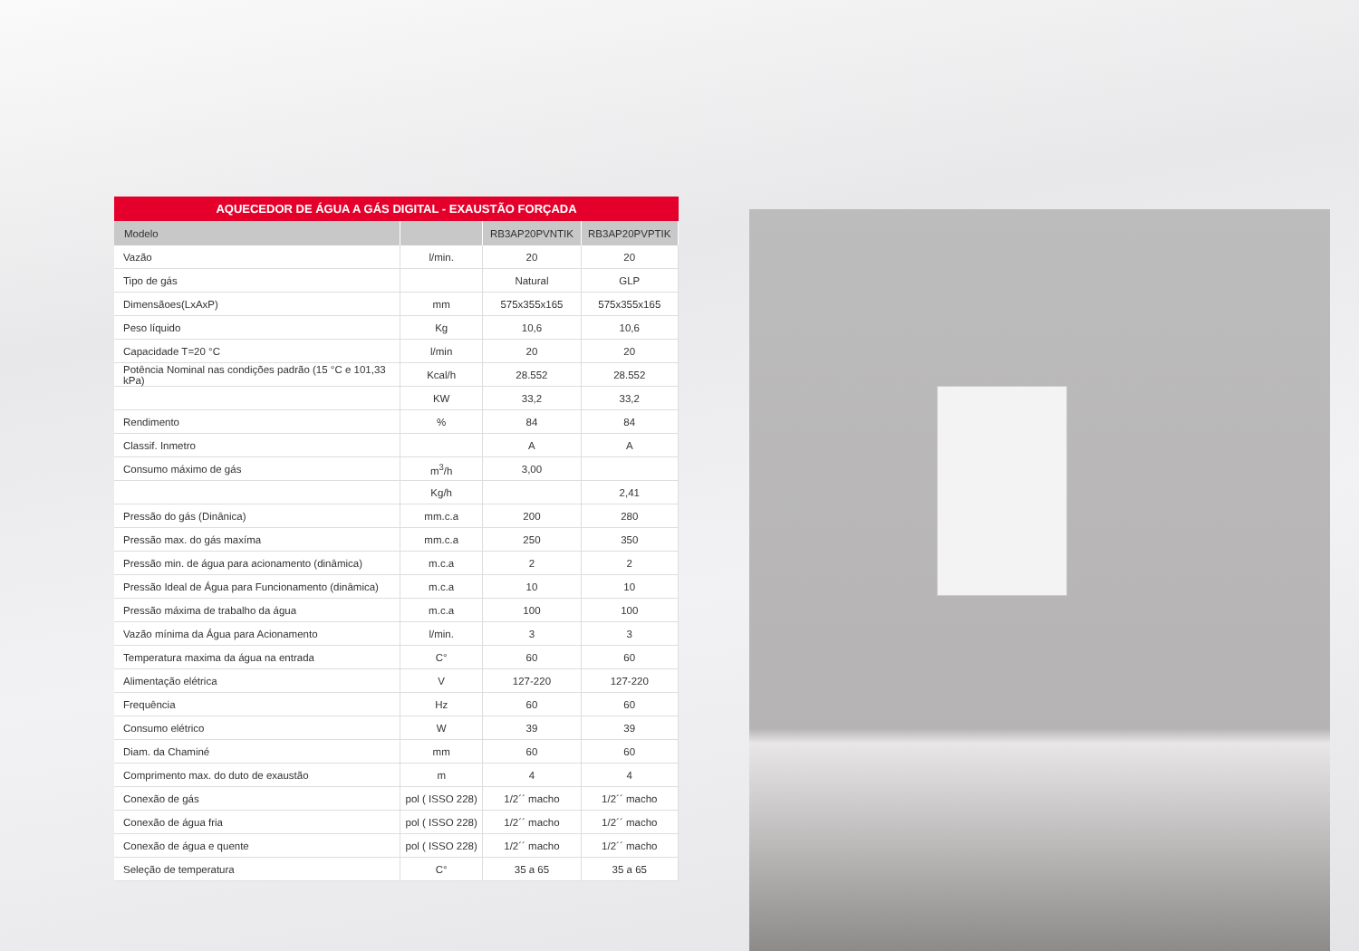AQUECEDOR DE ÁGUA A GÁS DIGITAL - EXAUSTÃO FORÇADA
| Modelo | | RB3AP20PVNTIK | RB3AP20PVPTIK |
| --- | --- | --- | --- |
| Vazão | l/min. | 20 | 20 |
| Tipo de gás | | Natural | GLP |
| Dimensãoes(LxAxP) | mm | 575x355x165 | 575x355x165 |
| Peso líquido | Kg | 10,6 | 10,6 |
| Capacidade T=20 °C | l/min | 20 | 20 |
| Potência Nominal nas condições padrão (15 °C e 101,33 kPa) | Kcal/h | 28.552 | 28.552 |
| | KW | 33,2 | 33,2 |
| Rendimento | % | 84 | 84 |
| Classif. Inmetro | | A | A |
| Consumo máximo de gás | m<sup>3</sup>/h | 3,00 | |
| | Kg/h | | 2,41 |
| Pressão do gás (Dinânica) | mm.c.a | 200 | 280 |
| Pressão max. do gás maxíma | mm.c.a | 250 | 350 |
| Pressão min. de água para acionamento (dinâmica) | m.c.a | 2 | 2 |
| Pressão Ideal de Água para Funcionamento (dinâmica) | m.c.a | 10 | 10 |
| Pressão máxima de trabalho da água | m.c.a | 100 | 100 |
| Vazão mínima da Água para Acionamento | l/min. | 3 | 3 |
| Temperatura maxima da água na entrada | C° | 60 | 60 |
| Alimentação elétrica | V | 127-220 | 127-220 |
| Frequência | Hz | 60 | 60 |
| Consumo elétrico | W | 39 | 39 |
| Diam. da Chaminé | mm | 60 | 60 |
| Comprimento max. do duto de exaustão | m | 4 | 4 |
| Conexão de gás | pol ( ISSO 228) | 1/2´´ macho | 1/2´´ macho |
| Conexão de água fria | pol ( ISSO 228) | 1/2´´ macho | 1/2´´ macho |
| Conexão de água e quente | pol ( ISSO 228) | 1/2´´ macho | 1/2´´ macho |
| Seleção de temperatura | C° | 35 a 65 | 35 a 65 |